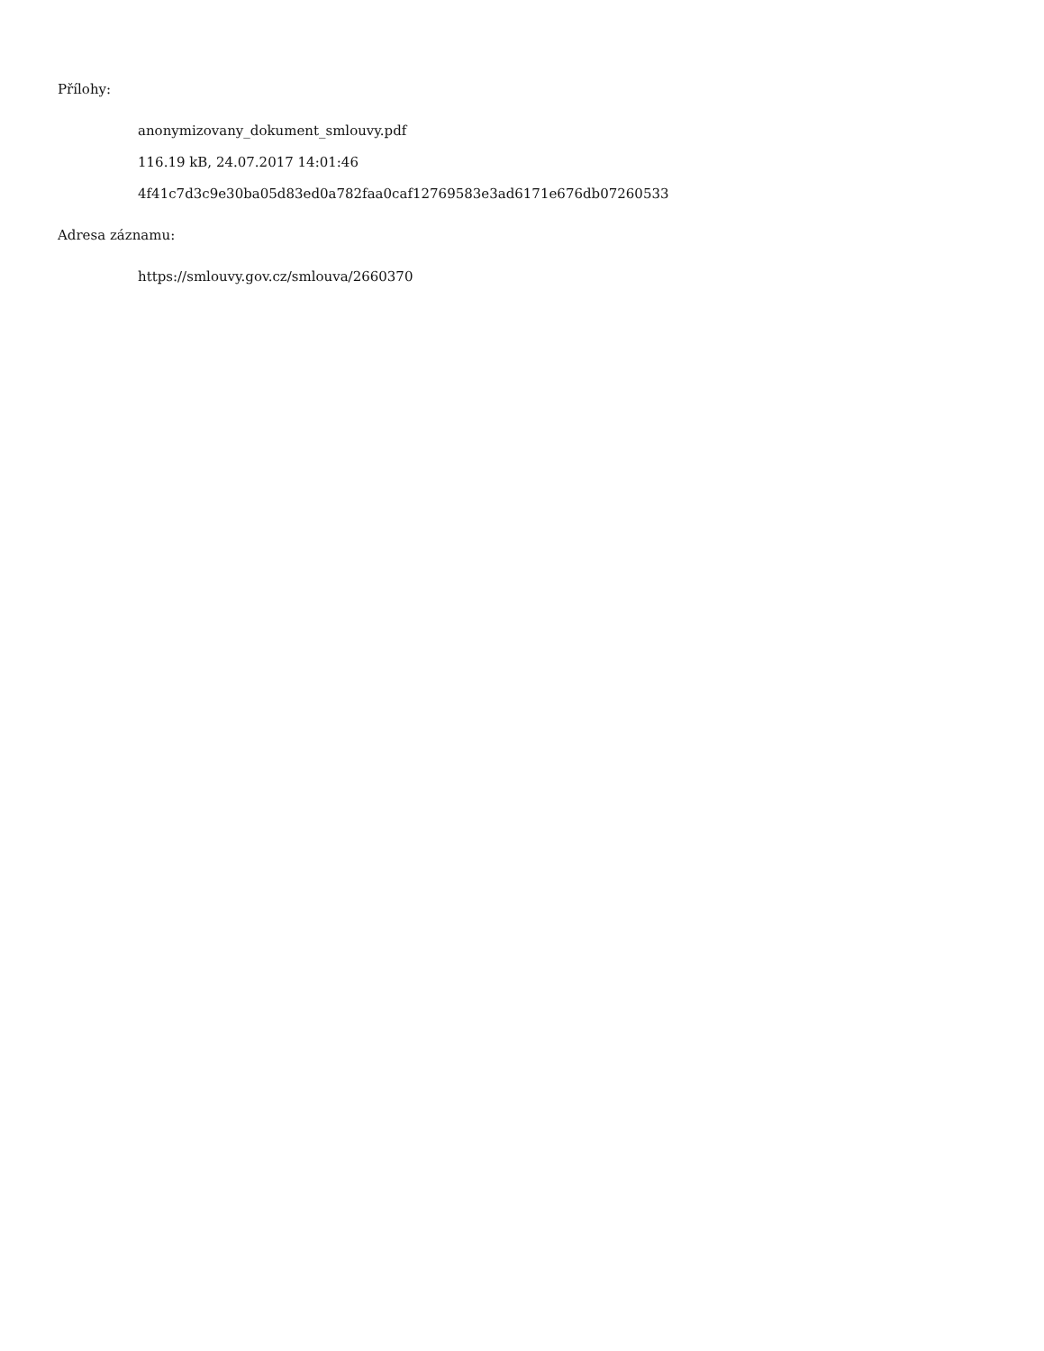Přílohy:
anonymizovany_dokument_smlouvy.pdf
116.19 kB, 24.07.2017 14:01:46
4f41c7d3c9e30ba05d83ed0a782faa0caf12769583e3ad6171e676db07260533
Adresa záznamu:
https://smlouvy.gov.cz/smlouva/2660370